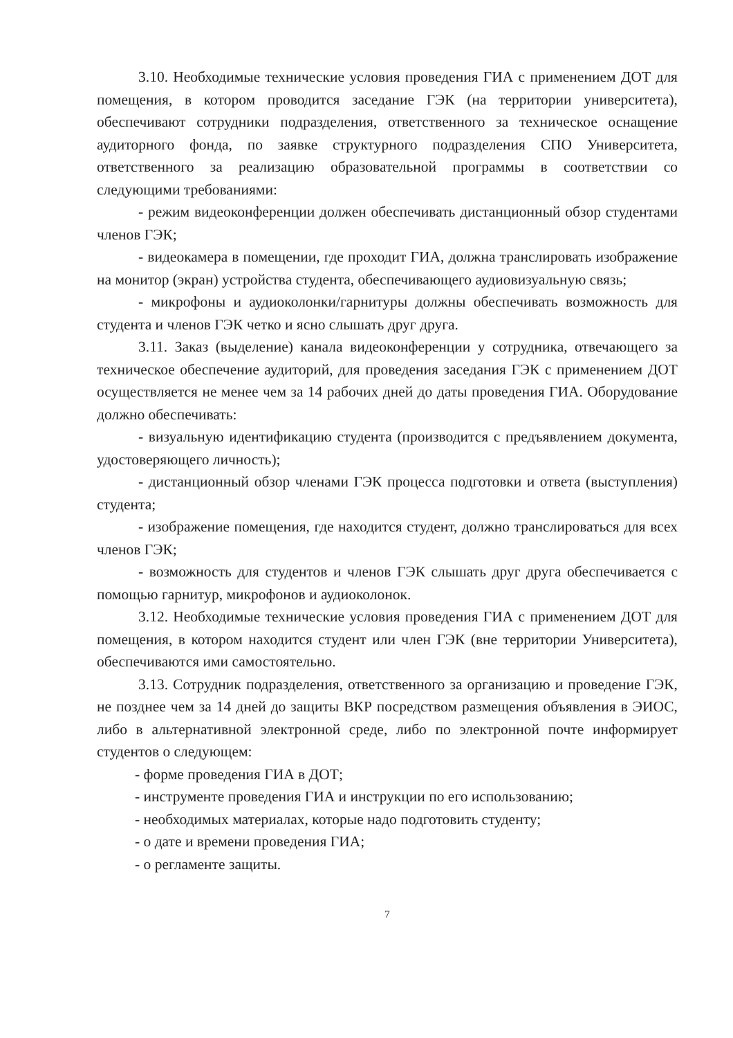3.10. Необходимые технические условия проведения ГИА с применением ДОТ для помещения, в котором проводится заседание ГЭК (на территории университета), обеспечивают сотрудники подразделения, ответственного за техническое оснащение аудиторного фонда, по заявке структурного подразделения СПО Университета, ответственного за реализацию образовательной программы в соответствии со следующими требованиями:
- режим видеоконференции должен обеспечивать дистанционный обзор студентами членов ГЭК;
- видеокамера в помещении, где проходит ГИА, должна транслировать изображение на монитор (экран) устройства студента, обеспечивающего аудиовизуальную связь;
- микрофоны и аудиоколонки/гарнитуры должны обеспечивать возможность для студента и членов ГЭК четко и ясно слышать друг друга.
3.11. Заказ (выделение) канала видеоконференции у сотрудника, отвечающего за техническое обеспечение аудиторий, для проведения заседания ГЭК с применением ДОТ осуществляется не менее чем за 14 рабочих дней до даты проведения ГИА. Оборудование должно обеспечивать:
- визуальную идентификацию студента (производится с предъявлением документа, удостоверяющего личность);
- дистанционный обзор членами ГЭК процесса подготовки и ответа (выступления) студента;
- изображение помещения, где находится студент, должно транслироваться для всех членов ГЭК;
- возможность для студентов и членов ГЭК слышать друг друга обеспечивается с помощью гарнитур, микрофонов и аудиоколонок.
3.12. Необходимые технические условия проведения ГИА с применением ДОТ для помещения, в котором находится студент или член ГЭК (вне территории Университета), обеспечиваются ими самостоятельно.
3.13. Сотрудник подразделения, ответственного за организацию и проведение ГЭК, не позднее чем за 14 дней до защиты ВКР посредством размещения объявления в ЭИОС, либо в альтернативной электронной среде, либо по электронной почте информирует студентов о следующем:
- форме проведения ГИА в ДОТ;
- инструменте проведения ГИА и инструкции по его использованию;
- необходимых материалах, которые надо подготовить студенту;
- о дате и времени проведения ГИА;
- о регламенте защиты.
7